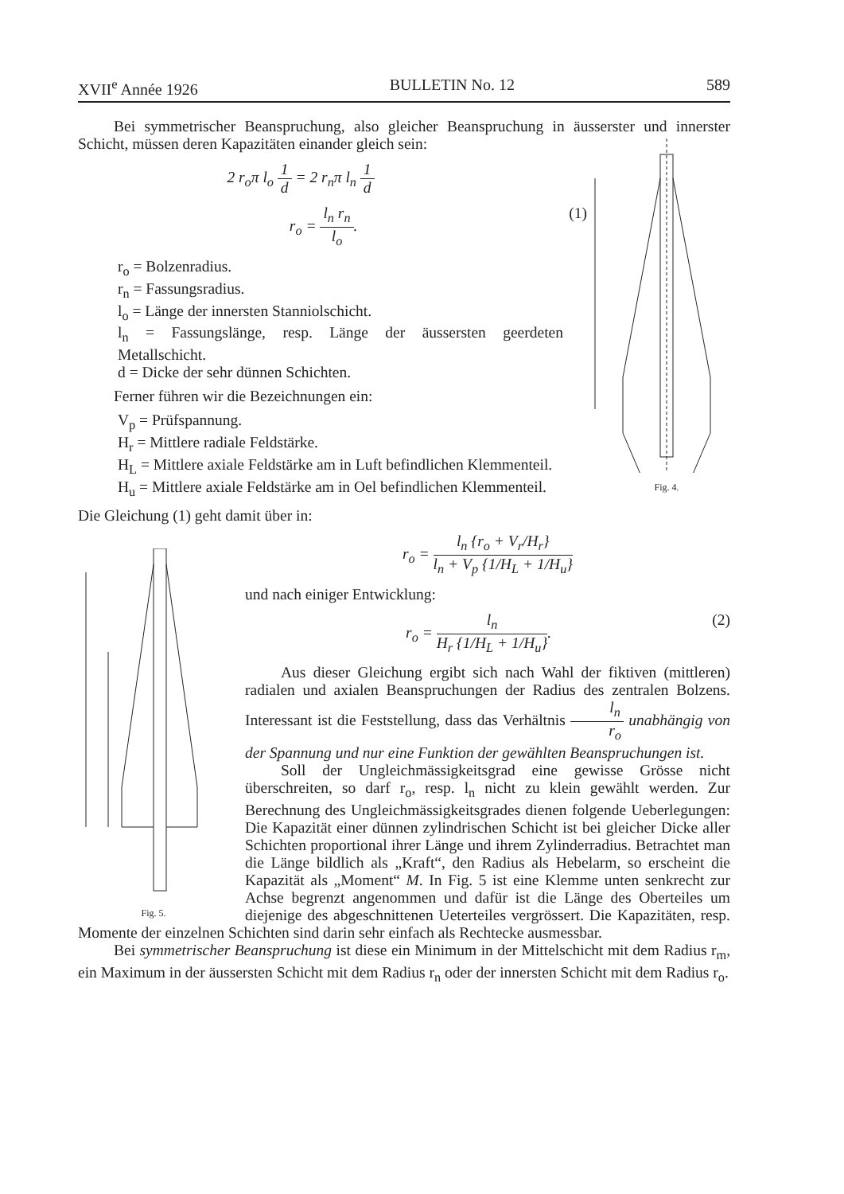XVII<sup>e</sup> Année 1926 BULLETIN No. 12 589
Bei symmetrischer Beanspruchung, also gleicher Beanspruchung in äusserster und innerster Schicht, müssen deren Kapazitäten einander gleich sein:
2 r<sub>o</sub>π l<sub>o</sub> 1 d = 2 r<sub>n</sub>π l<sub>n</sub> 1 d
r<sub>o</sub> = l<sub>n</sub> r<sub>n</sub> l<sub>o</sub>. (1)
Fig. 4.
r<sub>o</sub> = Bolzenradius.
r<sub>n</sub> = Fassungsradius.
l<sub>o</sub> = Länge der innersten Stanniolschicht.
l<sub>n</sub> = Fassungslänge, resp. Länge der äussersten geerdeten Metallschicht.
d = Dicke der sehr dünnen Schichten.
Ferner führen wir die Bezeichnungen ein:
V<sub>p</sub> = Prüfspannung.
H<sub>r</sub> = Mittlere radiale Feldstärke.
H<sub>L</sub> = Mittlere axiale Feldstärke am in Luft befindlichen Klemmenteil.
H<sub>u</sub> = Mittlere axiale Feldstärke am in Oel befindlichen Klemmenteil.
Die Gleichung (1) geht damit über in:
Fig. 5.
r<sub>o</sub> = l<sub>n</sub> {r<sub>o</sub> + V<sub>r</sub>/H<sub>r</sub>} l<sub>n</sub> + V<sub>p</sub> {1/H<sub>L</sub> + 1/H<sub>u</sub>}
und nach einiger Entwicklung:
r<sub>o</sub> = l<sub>n</sub> H<sub>r</sub> {1/H<sub>L</sub> + 1/H<sub>u</sub>}. (2)
Aus dieser Gleichung ergibt sich nach Wahl der fiktiven (mittleren) radialen und axialen Beanspruchungen der Radius des zentralen Bolzens. Interessant ist die Feststellung, dass das Verhältnis l<sub>n</sub> r<sub>o</sub> unabhängig von der Spannung und nur eine Funktion der gewählten Beanspruchungen ist.
Soll der Ungleichmässigkeitsgrad eine gewisse Grösse nicht überschreiten, so darf r<sub>o</sub>, resp. l<sub>n</sub> nicht zu klein gewählt werden. Zur Berechnung des Ungleichmässigkeitsgrades dienen folgende Ueberlegungen: Die Kapazität einer dünnen zylindrischen Schicht ist bei gleicher Dicke aller Schichten proportional ihrer Länge und ihrem Zylinderradius. Betrachtet man die Länge bildlich als „Kraft“, den Radius als Hebelarm, so erscheint die Kapazität als „Moment“ M. In Fig. 5 ist eine Klemme unten senkrecht zur Achse begrenzt angenommen und dafür ist die Länge des Oberteiles um diejenige des abgeschnittenen Ueterteiles vergrössert. Die Kapazitäten, resp. Momente der einzelnen Schichten sind darin sehr einfach als Rechtecke ausmessbar.
Bei symmetrischer Beanspruchung ist diese ein Minimum in der Mittelschicht mit dem Radius r<sub>m</sub>, ein Maximum in der äussersten Schicht mit dem Radius r<sub>n</sub> oder der innersten Schicht mit dem Radius r<sub>o</sub>.